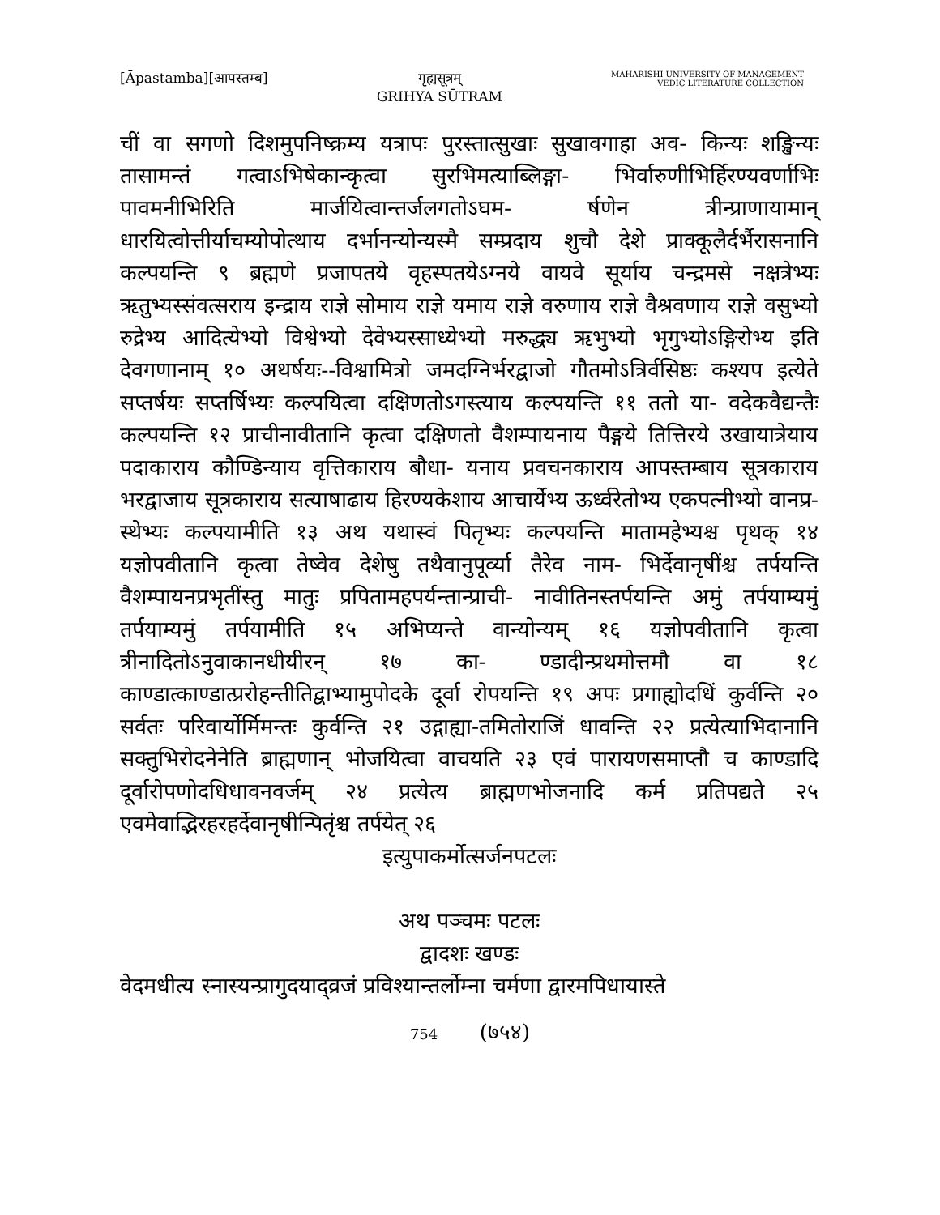[Āpastamba][आपस्तम्ब] गृह्यसूत्रम्
GRIHYA SŪTRAM
MAHARISHI UNIVERSITY OF MANAGEMENT
VEDIC LITERATURE COLLECTION
चीं वा सगणो दिशमुपनिष्क्रम्य यत्रापः पुरस्तात्सुखाः सुखावगाहा अव- किन्यः शङ्खिन्यः तासामन्तं गत्वाऽभिषेकान्कृत्वा सुरभिमत्याब्लिङ्गा- भिर्वारुणीभिर्हिरण्यवर्णाभिः पावमनीभिरिति मार्जयित्वान्तर्जलगतोऽघम- र्षणेन त्रीन्प्राणायामान् धारयित्वोत्तीर्याचम्योपोत्थाय दर्भानन्योन्यस्मै सम्प्रदाय शुचौ देशे प्राक्कूलैर्दर्भैरासनानि कल्पयन्ति ९ ब्रह्मणे प्रजापतये वृहस्पतयेऽग्नये वायवे सूर्याय चन्द्रमसे नक्षत्रेभ्यः ऋतुभ्यस्संवत्सराय इन्द्राय राज्ञे सोमाय राज्ञे यमाय राज्ञे वरुणाय राज्ञे वैश्रवणाय राज्ञे वसुभ्यो रुद्रेभ्य आदित्येभ्यो विश्वेभ्यो देवेभ्यस्साध्येभ्यो मरुद्ध्य ऋभुभ्यो भृगुभ्योऽङ्गिरोभ्य इति देवगणानाम् १० अथर्षयः--विश्वामित्रो जमदग्निर्भरद्वाजो गौतमोऽत्रिर्वसिष्ठः कश्यप इत्येते सप्तर्षयः सप्तर्षिभ्यः कल्पयित्वा दक्षिणतोऽगस्त्याय कल्पयन्ति ११ ततो या- वदेकवैद्यन्तैः कल्पयन्ति १२ प्राचीनावीतानि कृत्वा दक्षिणतो वैशम्पायनाय पैङ्गये तित्तिरये उखायात्रेयाय पदाकाराय कौण्डिन्याय वृत्तिकाराय बौधा- यनाय प्रवचनकाराय आपस्तम्बाय सूत्रकाराय भरद्वाजाय सूत्रकाराय सत्याषाढाय हिरण्यकेशाय आचार्येभ्य ऊर्ध्वरेतोभ्य एकपत्नीभ्यो वानप्र- स्थेभ्यः कल्पयामीति १३ अथ यथास्वं पितृभ्यः कल्पयन्ति मातामहेभ्यश्च पृथक् १४ यज्ञोपवीतानि कृत्वा तेष्वेव देशेषु तथैवानुपूर्व्या तैरेव नाम- भिर्देवानृषींश्च तर्पयन्ति वैशम्पायनप्रभृतींस्तु मातुः प्रपितामहपर्यन्तान्प्राची- नावीतिनस्तर्पयन्ति अमुं तर्पयाम्यमुं तर्पयाम्यमुं तर्पयामीति १५ अभिप्यन्ते वान्योन्यम् १६ यज्ञोपवीतानि कृत्वा त्रीनादितोऽनुवाकानधीयीरन् १७ का- ण्डादीन्प्रथमोत्तमौ वा १८ काण्डात्काण्डात्प्ररोहन्तीतिद्वाभ्यामुपोदके दूर्वा रोपयन्ति १९ अपः प्रगाह्योदधिं कुर्वन्ति २० सर्वतः परिवार्योर्मिमन्तः कुर्वन्ति २१ उद्गाह्या-तमितोराजिं धावन्ति २२ प्रत्येत्याभिदानानि सक्तुभिरोदनेनेति ब्राह्मणान् भोजयित्वा वाचयति २३ एवं पारायणसमाप्तौ च काण्डादि दूर्वारोपणोदधिधावनवर्जम् २४ प्रत्येत्य ब्राह्मणभोजनादि कर्म प्रतिपद्यते २५ एवमेवाद्भिरहरहर्देवानृषीन्पितृंश्च तर्पयेत् २६
इत्युपाकर्मोत्सर्जनपटलः
अथ पञ्चमः पटलः
द्वादशः खण्डः
वेदमधीत्य स्नास्यन्प्रागुदयाद्व्रजं प्रविश्यान्तर्लोम्ना चर्मणा द्वारमपिधायास्ते
754 (७५४)